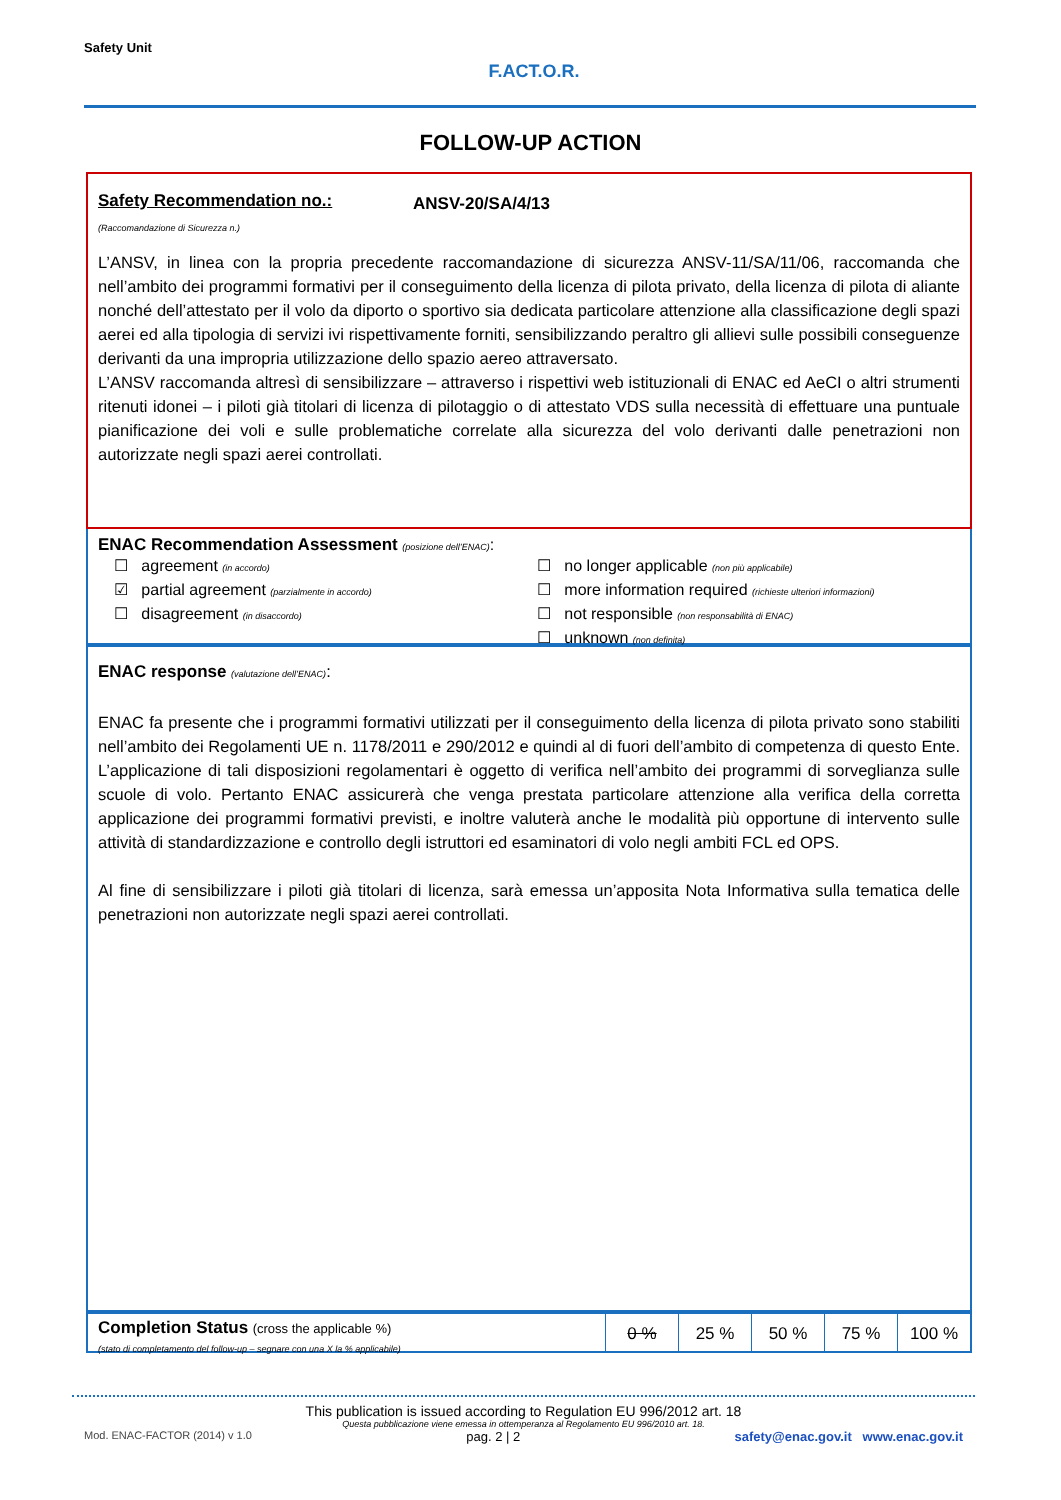Safety Unit
F.ACT.O.R.
FOLLOW-UP ACTION
Safety Recommendation no.:
(Raccomandazione di Sicurezza n.)
ANSV-20/SA/4/13
L’ANSV, in linea con la propria precedente raccomandazione di sicurezza ANSV-11/SA/11/06, raccomanda che nell’ambito dei programmi formativi per il conseguimento della licenza di pilota privato, della licenza di pilota di aliante nonché dell’attestato per il volo da diporto o sportivo sia dedicata particolare attenzione alla classificazione degli spazi aerei ed alla tipologia di servizi ivi rispettivamente forniti, sensibilizzando peraltro gli allievi sulle possibili conseguenze derivanti da una impropria utilizzazione dello spazio aereo attraversato.
L’ANSV raccomanda altresì di sensibilizzare – attraverso i rispettivi web istituzionali di ENAC ed AeCI o altri strumenti ritenuti idonei – i piloti già titolari di licenza di pilotaggio o di attestato VDS sulla necessità di effettuare una puntuale pianificazione dei voli e sulle problematiche correlate alla sicurezza del volo derivanti dalle penetrazioni non autorizzate negli spazi aerei controllati.
ENAC Recommendation Assessment (posizione dell’ENAC):
☐ agreement (in accordo)
☑ partial agreement (parzialmente in accordo)
☐ disagreement (in disaccordo)
☐ no longer applicable (non più applicabile)
☐ more information required (richieste ulteriori informazioni)
☐ not responsible (non responsabilità di ENAC)
☐ unknown (non definita)
ENAC response (valutazione dell’ENAC):
ENAC fa presente che i programmi formativi utilizzati per il conseguimento della licenza di pilota privato sono stabiliti nell’ambito dei Regolamenti UE n. 1178/2011 e 290/2012 e quindi al di fuori dell’ambito di competenza di questo Ente. L’applicazione di tali disposizioni regolamentari è oggetto di verifica nell’ambito dei programmi di sorveglianza sulle scuole di volo. Pertanto ENAC assicurerà che venga prestata particolare attenzione alla verifica della corretta applicazione dei programmi formativi previsti, e inoltre valuterà anche le modalità più opportune di intervento sulle attività di standardizzazione e controllo degli istruttori ed esaminatori di volo negli ambiti FCL ed OPS.
Al fine di sensibilizzare i piloti già titolari di licenza, sarà emessa un’apposita Nota Informativa sulla tematica delle penetrazioni non autorizzate negli spazi aerei controllati.
Completion Status (cross the applicable %)
(stato di completamento del follow-up – segnare con una X la % applicabile)
| 0 % | 25 % | 50 % | 75 % | 100 % |
This publication is issued according to Regulation EU 996/2012 art. 18
Questa pubblicazione viene emessa in ottemperanza al Regolamento EU 996/2010 art. 18.
Mod. ENAC-FACTOR (2014) v 1.0 pag. 2 | 2 safety@enac.gov.it www.enac.gov.it